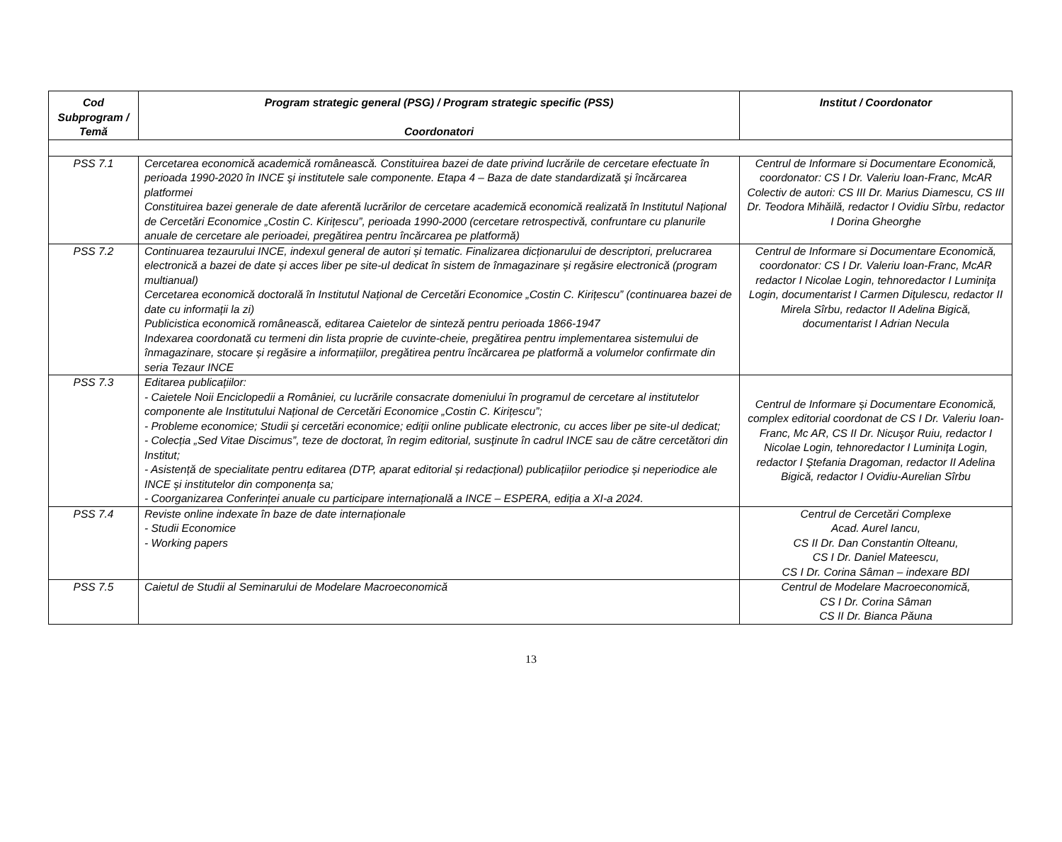| Cod Subprogram / Temă | Program strategic general (PSG) / Program strategic specific (PSS) Coordonatori | Institut / Coordonator |
| --- | --- | --- |
| PSS 7.1 | Cercetarea economică academică românească. Constituirea bazei de date privind lucrările de cercetare efectuate în perioada 1990-2020 în INCE şi institutele sale componente. Etapa 4 – Baza de date standardizată şi încărcarea platformei Constituirea bazei generale de date aferentă lucrărilor de cercetare academică economică realizată în Institutul Național de Cercetări Economice „Costin C. Kirițescu”, perioada 1990-2000 (cercetare retrospectivă, confruntare cu planurile anuale de cercetare ale perioadei, pregătirea pentru încărcarea pe platformă) | Centrul de Informare si Documentare Economică, coordonator: CS I Dr. Valeriu Ioan-Franc, McAR Colectiv de autori: CS III Dr. Marius Diamescu, CS III Dr. Teodora Mihăilă, redactor I Ovidiu Sîrbu, redactor I Dorina Gheorghe |
| PSS 7.2 | Continuarea tezaurului INCE, indexul general de autori și tematic. Finalizarea dicționarului de descriptori, prelucrarea electronică a bazei de date și acces liber pe site-ul dedicat în sistem de înmagazinare și regăsire electronică (program multianual) Cercetarea economică doctorală în Institutul Național de Cercetări Economice „Costin C. Kirițescu” (continuarea bazei de date cu informații la zi) Publicistica economică românească, editarea Caietelor de sinteză pentru perioada 1866-1947 Indexarea coordonată cu termeni din lista proprie de cuvinte-cheie, pregătirea pentru implementarea sistemului de înmagazinare, stocare și regăsire a informațiilor, pregătirea pentru încărcarea pe platformă a volumelor confirmate din seria Tezaur INCE | Centrul de Informare si Documentare Economică, coordonator: CS I Dr. Valeriu Ioan-Franc, McAR redactor I Nicolae Login, tehnoredactor I Luminiţa Login, documentarist I Carmen Diţulescu, redactor II Mirela Sîrbu, redactor II Adelina Bigică, documentarist I Adrian Necula |
| PSS 7.3 | Editarea publicațiilor: - Caietele Noii Enciclopedii a României, cu lucrările consacrate domeniului în programul de cercetare al institutelor componente ale Institutului Național de Cercetări Economice „Costin C. Kirițescu”; - Probleme economice; Studii şi cercetări economice; ediţii online publicate electronic, cu acces liber pe site-ul dedicat; - Colecția „Sed Vitae Discimus”, teze de doctorat, în regim editorial, susţinute în cadrul INCE sau de către cercetători din Institut; - Asistență de specialitate pentru editarea (DTP, aparat editorial și redacțional) publicațiilor periodice și neperiodice ale INCE și institutelor din componența sa; - Coorganizarea Conferinței anuale cu participare internațională a INCE – ESPERA, ediția a XI-a 2024. | Centrul de Informare și Documentare Economică, complex editorial coordonat de CS I Dr. Valeriu Ioan-Franc, Mc AR, CS II Dr. Nicuşor Ruiu, redactor I Nicolae Login, tehnoredactor I Luminița Login, redactor I Ştefania Dragoman, redactor II Adelina Bigică, redactor I Ovidiu-Aurelian Sîrbu |
| PSS 7.4 | Reviste online indexate în baze de date internaționale - Studii Economice - Working papers | Centrul de Cercetări Complexe Acad. Aurel Iancu, CS II Dr. Dan Constantin Olteanu, CS I Dr. Daniel Mateescu, CS I Dr. Corina Sâman – indexare BDI |
| PSS 7.5 | Caietul de Studii al Seminarului de Modelare Macroeconomică | Centrul de Modelare Macroeconomică, CS I Dr. Corina Sâman CS II Dr. Bianca Păuna |
13